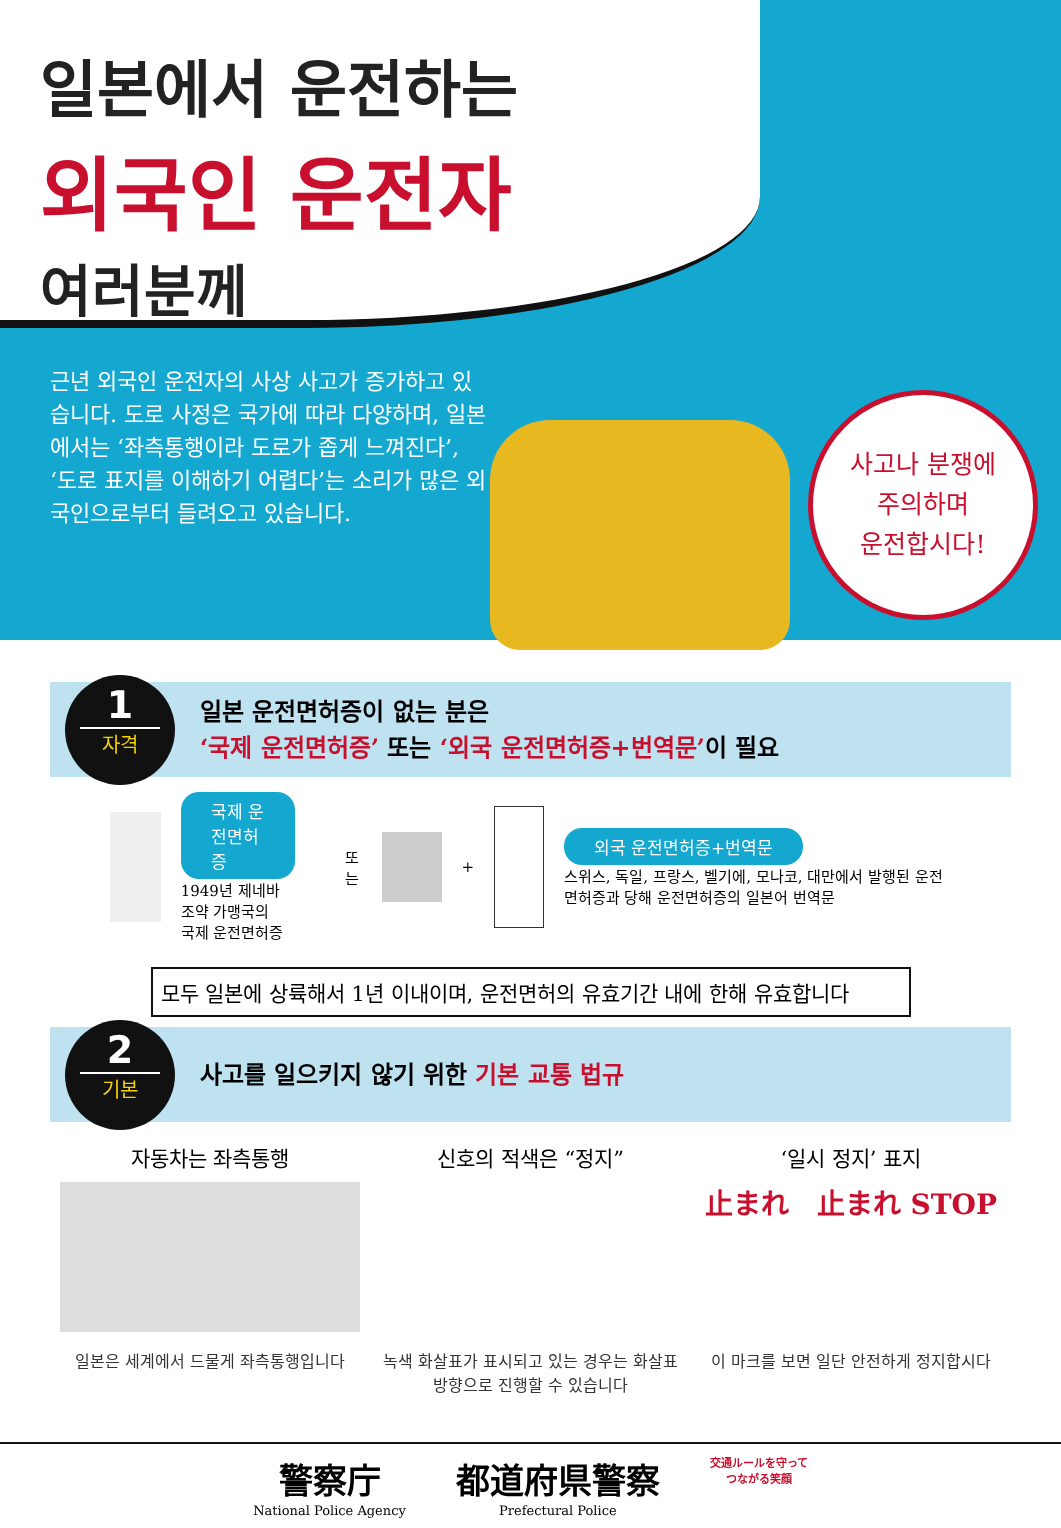일본에서 운전하는
외국인 운전자
여러분께
근년 외국인 운전자의 사상 사고가 증가하고 있습니다. 도로 사정은 국가에 따라 다양하며, 일본에서는 ‘좌측통행이라 도로가 좁게 느껴진다’, ‘도로 표지를 이해하기 어렵다’는 소리가 많은 외국인으로부터 들려오고 있습니다.
사고나 분쟁에
주의하며
운전합시다!
1
자격
일본 운전면허증이 없는 분은
‘국제 운전면허증’ 또는 ‘외국 운전면허증+번역문’이 필요
국제 운전면허증
1949년 제네바 조약 가맹국의
국제 운전면허증
또는
+
외국 운전면허증+번역문
스위스, 독일, 프랑스, 벨기에, 모나코, 대만에서 발행된 운전면허증과 당해 운전면허증의 일본어 번역문
모두 일본에 상륙해서 1년 이내이며, 운전면허의 유효기간 내에 한해 유효합니다
2
기본
사고를 일으키지 않기 위한 기본 교통 법규
자동차는 좌측통행
일본은 세계에서 드물게 좌측통행입니다
신호의 적색은 “정지”
녹색 화살표가 표시되고 있는 경우는 화살표 방향으로 진행할 수 있습니다
‘일시 정지’ 표지
止まれ　止まれ STOP
이 마크를 보면 일단 안전하게 정지합시다
警察庁
National Police Agency
都道府県警察
Prefectural Police
交通ルールを守って
つながる笑顔